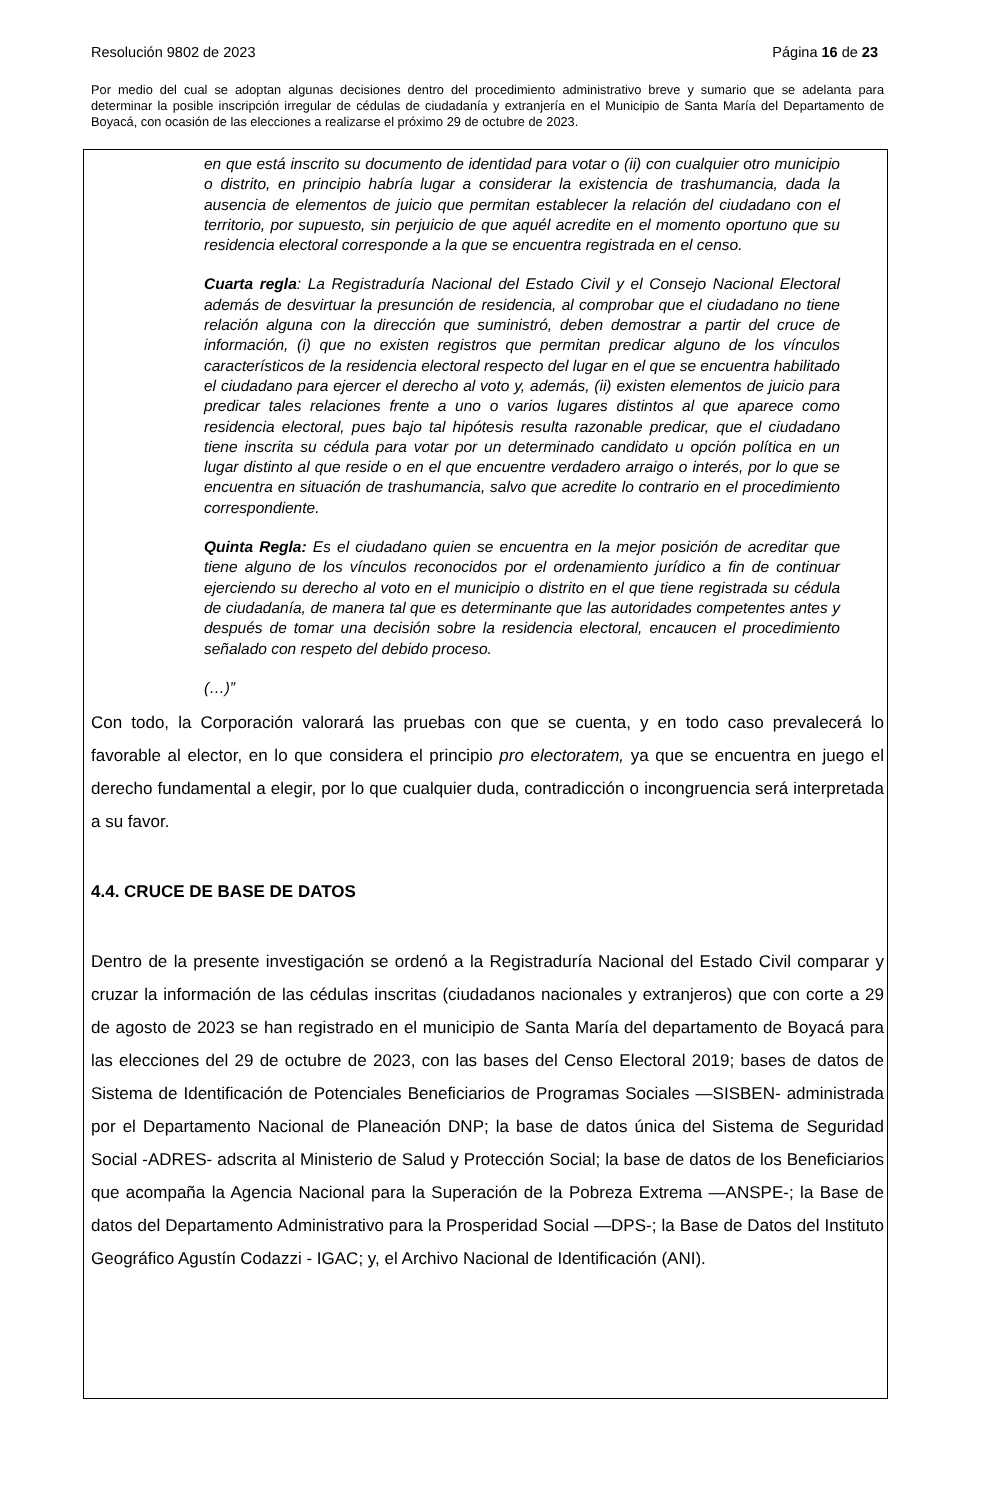Resolución 9802 de 2023 Página 16 de 23
Por medio del cual se adoptan algunas decisiones dentro del procedimiento administrativo breve y sumario que se adelanta para determinar la posible inscripción irregular de cédulas de ciudadanía y extranjería en el Municipio de Santa María del Departamento de Boyacá, con ocasión de las elecciones a realizarse el próximo 29 de octubre de 2023.
en que está inscrito su documento de identidad para votar o (ii) con cualquier otro municipio o distrito, en principio habría lugar a considerar la existencia de trashumancia, dada la ausencia de elementos de juicio que permitan establecer la relación del ciudadano con el territorio, por supuesto, sin perjuicio de que aquél acredite en el momento oportuno que su residencia electoral corresponde a la que se encuentra registrada en el censo.
Cuarta regla: La Registraduría Nacional del Estado Civil y el Consejo Nacional Electoral además de desvirtuar la presunción de residencia, al comprobar que el ciudadano no tiene relación alguna con la dirección que suministró, deben demostrar a partir del cruce de información, (i) que no existen registros que permitan predicar alguno de los vínculos característicos de la residencia electoral respecto del lugar en el que se encuentra habilitado el ciudadano para ejercer el derecho al voto y, además, (ii) existen elementos de juicio para predicar tales relaciones frente a uno o varios lugares distintos al que aparece como residencia electoral, pues bajo tal hipótesis resulta razonable predicar, que el ciudadano tiene inscrita su cédula para votar por un determinado candidato u opción política en un lugar distinto al que reside o en el que encuentre verdadero arraigo o interés, por lo que se encuentra en situación de trashumancia, salvo que acredite lo contrario en el procedimiento correspondiente.
Quinta Regla: Es el ciudadano quien se encuentra en la mejor posición de acreditar que tiene alguno de los vínculos reconocidos por el ordenamiento jurídico a fin de continuar ejerciendo su derecho al voto en el municipio o distrito en el que tiene registrada su cédula de ciudadanía, de manera tal que es determinante que las autoridades competentes antes y después de tomar una decisión sobre la residencia electoral, encaucen el procedimiento señalado con respeto del debido proceso.
(…)”
Con todo, la Corporación valorará las pruebas con que se cuenta, y en todo caso prevalecerá lo favorable al elector, en lo que considera el principio pro electoratem, ya que se encuentra en juego el derecho fundamental a elegir, por lo que cualquier duda, contradicción o incongruencia será interpretada a su favor.
4.4. CRUCE DE BASE DE DATOS
Dentro de la presente investigación se ordenó a la Registraduría Nacional del Estado Civil comparar y cruzar la información de las cédulas inscritas (ciudadanos nacionales y extranjeros) que con corte a 29 de agosto de 2023 se han registrado en el municipio de Santa María del departamento de Boyacá para las elecciones del 29 de octubre de 2023, con las bases del Censo Electoral 2019; bases de datos de Sistema de Identificación de Potenciales Beneficiarios de Programas Sociales —SISBEN- administrada por el Departamento Nacional de Planeación DNP; la base de datos única del Sistema de Seguridad Social -ADRES- adscrita al Ministerio de Salud y Protección Social; la base de datos de los Beneficiarios que acompaña la Agencia Nacional para la Superación de la Pobreza Extrema —ANSPE-; la Base de datos del Departamento Administrativo para la Prosperidad Social —DPS-; la Base de Datos del Instituto Geográfico Agustín Codazzi - IGAC; y, el Archivo Nacional de Identificación (ANI).